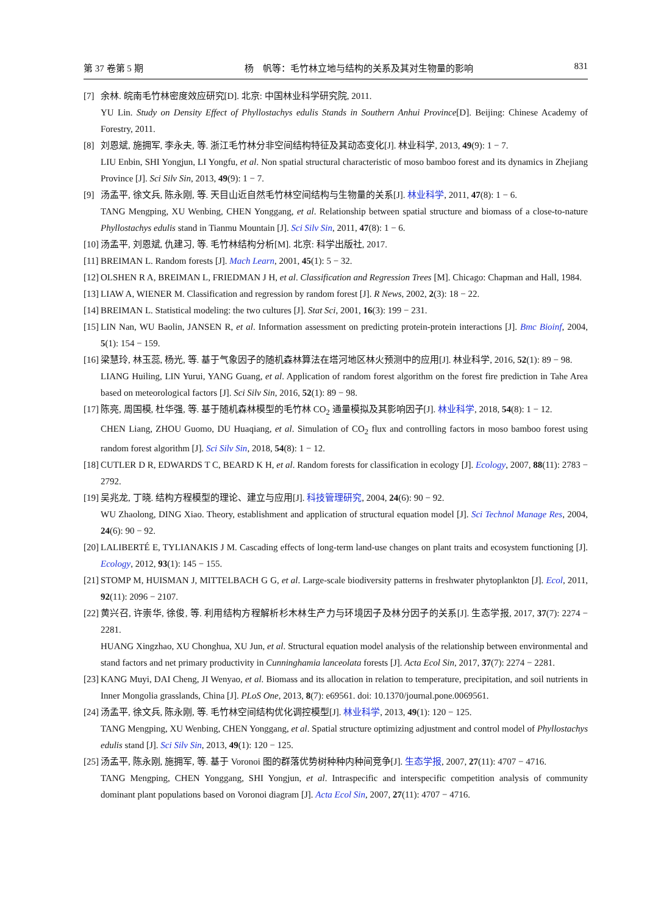第 37 卷第 5 期 杨　帆等：毛竹林立地与结构的关系及其对生物量的影响 831
[7] 余林. 皖南毛竹林密度效应研究[D]. 北京: 中国林业科学研究院, 2011.
YU Lin. Study on Density Effect of Phyllostachys edulis Stands in Southern Anhui Province[D]. Beijing: Chinese Academy of Forestry, 2011.
[8] 刘恩斌, 施拥军, 李永夫, 等. 浙江毛竹林分非空间结构特征及其动态变化[J]. 林业科学, 2013, 49(9): 1 − 7.
LIU Enbin, SHI Yongjun, LI Yongfu, et al. Non spatial structural characteristic of moso bamboo forest and its dynamics in Zhejiang Province [J]. Sci Silv Sin, 2013, 49(9): 1 − 7.
[9] 汤孟平, 徐文兵, 陈永刚, 等. 天目山近自然毛竹林空间结构与生物量的关系[J]. 林业科学, 2011, 47(8): 1 − 6.
TANG Mengping, XU Wenbing, CHEN Yonggang, et al. Relationship between spatial structure and biomass of a close-to-nature Phyllostachys edulis stand in Tianmu Mountain [J]. Sci Silv Sin, 2011, 47(8): 1 − 6.
[10]
汤孟平, 刘恩斌, 仇建习, 等. 毛竹林结构分析[M]. 北京: 科学出版社, 2017.
[11]
BREIMAN L. Random forests [J]. Mach Learn, 2001, 45(1): 5 − 32.
[12]
OLSHEN R A, BREIMAN L, FRIEDMAN J H, et al. Classification and Regression Trees [M]. Chicago: Chapman and Hall, 1984.
[13]
LIAW A, WIENER M. Classification and regression by random forest [J]. R News, 2002, 2(3): 18 − 22.
[14]
BREIMAN L. Statistical modeling: the two cultures [J]. Stat Sci, 2001, 16(3): 199 − 231.
[15]
LIN Nan, WU Baolin, JANSEN R, et al. Information assessment on predicting protein-protein interactions [J]. Bmc Bioinf, 2004, 5(1): 154 − 159.
[16]
梁慧玲, 林玉蕊, 杨光, 等. 基于气象因子的随机森林算法在塔河地区林火预测中的应用[J]. 林业科学, 2016, 52(1): 89 − 98.
LIANG Huiling, LIN Yurui, YANG Guang, et al. Application of random forest algorithm on the forest fire prediction in Tahe Area based on meteorological factors [J]. Sci Silv Sin, 2016, 52(1): 89 − 98.
[17]
陈亮, 周国模, 杜华强, 等. 基于随机森林模型的毛竹林 CO<sub>2</sub> 通量模拟及其影响因子[J]. 林业科学, 2018, 54(8): 1 − 12.
CHEN Liang, ZHOU Guomo, DU Huaqiang, et al. Simulation of CO<sub>2</sub> flux and controlling factors in moso bamboo forest using random forest algorithm [J]. Sci Silv Sin, 2018, 54(8): 1 − 12.
[18]
CUTLER D R, EDWARDS T C, BEARD K H, et al. Random forests for classification in ecology [J]. Ecology, 2007, 88(11): 2783 − 2792.
[19]
吴兆龙, 丁晓. 结构方程模型的理论、建立与应用[J]. 科技管理研究, 2004, 24(6): 90 − 92.
WU Zhaolong, DING Xiao. Theory, establishment and application of structural equation model [J]. Sci Technol Manage Res, 2004, 24(6): 90 − 92.
[20]
LALIBERTÉ E, TYLIANAKIS J M. Cascading effects of long-term land-use changes on plant traits and ecosystem functioning [J]. Ecology, 2012, 93(1): 145 − 155.
[21]
STOMP M, HUISMAN J, MITTELBACH G G, et al. Large-scale biodiversity patterns in freshwater phytoplankton [J]. Ecol, 2011, 92(11): 2096 − 2107.
[22]
黄兴召, 许崇华, 徐俊, 等. 利用结构方程解析杉木林生产力与环境因子及林分因子的关系[J]. 生态学报, 2017, 37(7): 2274 − 2281.
HUANG Xingzhao, XU Chonghua, XU Jun, et al. Structural equation model analysis of the relationship between environmental and stand factors and net primary productivity in Cunninghamia lanceolata forests [J]. Acta Ecol Sin, 2017, 37(7): 2274 − 2281.
[23]
KANG Muyi, DAI Cheng, JI Wenyao, et al. Biomass and its allocation in relation to temperature, precipitation, and soil nutrients in Inner Mongolia grasslands, China [J]. PLoS One, 2013, 8(7): e69561. doi: 10.1370/journal.pone.0069561.
[24]
汤孟平, 徐文兵, 陈永刚, 等. 毛竹林空间结构优化调控模型[J]. 林业科学, 2013, 49(1): 120 − 125.
TANG Mengping, XU Wenbing, CHEN Yonggang, et al. Spatial structure optimizing adjustment and control model of Phyllostachys edulis stand [J]. Sci Silv Sin, 2013, 49(1): 120 − 125.
[25]
汤孟平, 陈永刚, 施拥军, 等. 基于 Voronoi 图的群落优势树种种内种间竞争[J]. 生态学报, 2007, 27(11): 4707 − 4716.
TANG Mengping, CHEN Yonggang, SHI Yongjun, et al. Intraspecific and interspecific competition analysis of community dominant plant populations based on Voronoi diagram [J]. Acta Ecol Sin, 2007, 27(11): 4707 − 4716.